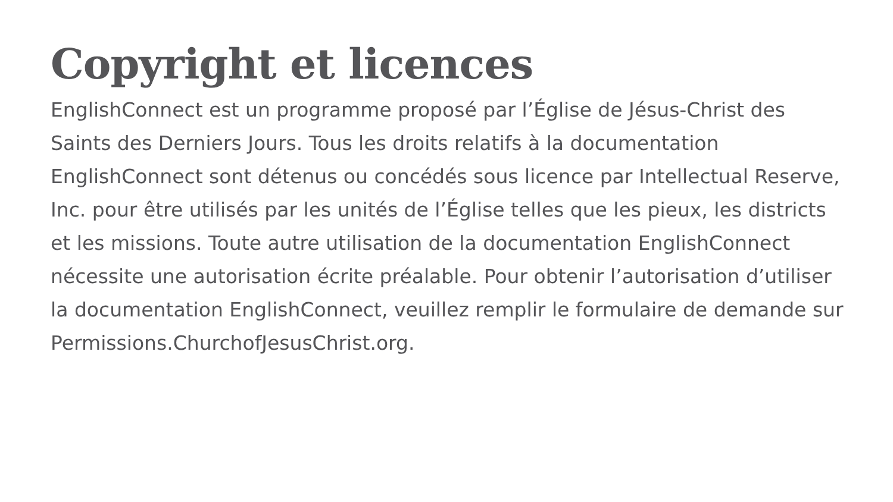Copyright et licences
EnglishConnect est un programme proposé par l’Église de Jésus-Christ des Saints des Derniers Jours. Tous les droits relatifs à la documentation EnglishConnect sont détenus ou concédés sous licence par Intellectual Reserve, Inc. pour être utilisés par les unités de l’Église telles que les pieux, les districts et les missions. Toute autre utilisation de la documentation EnglishConnect nécessite une autorisation écrite préalable. Pour obtenir l’autorisation d’utiliser la documentation EnglishConnect, veuillez remplir le formulaire de demande sur Permissions.ChurchofJesusChrist.org.